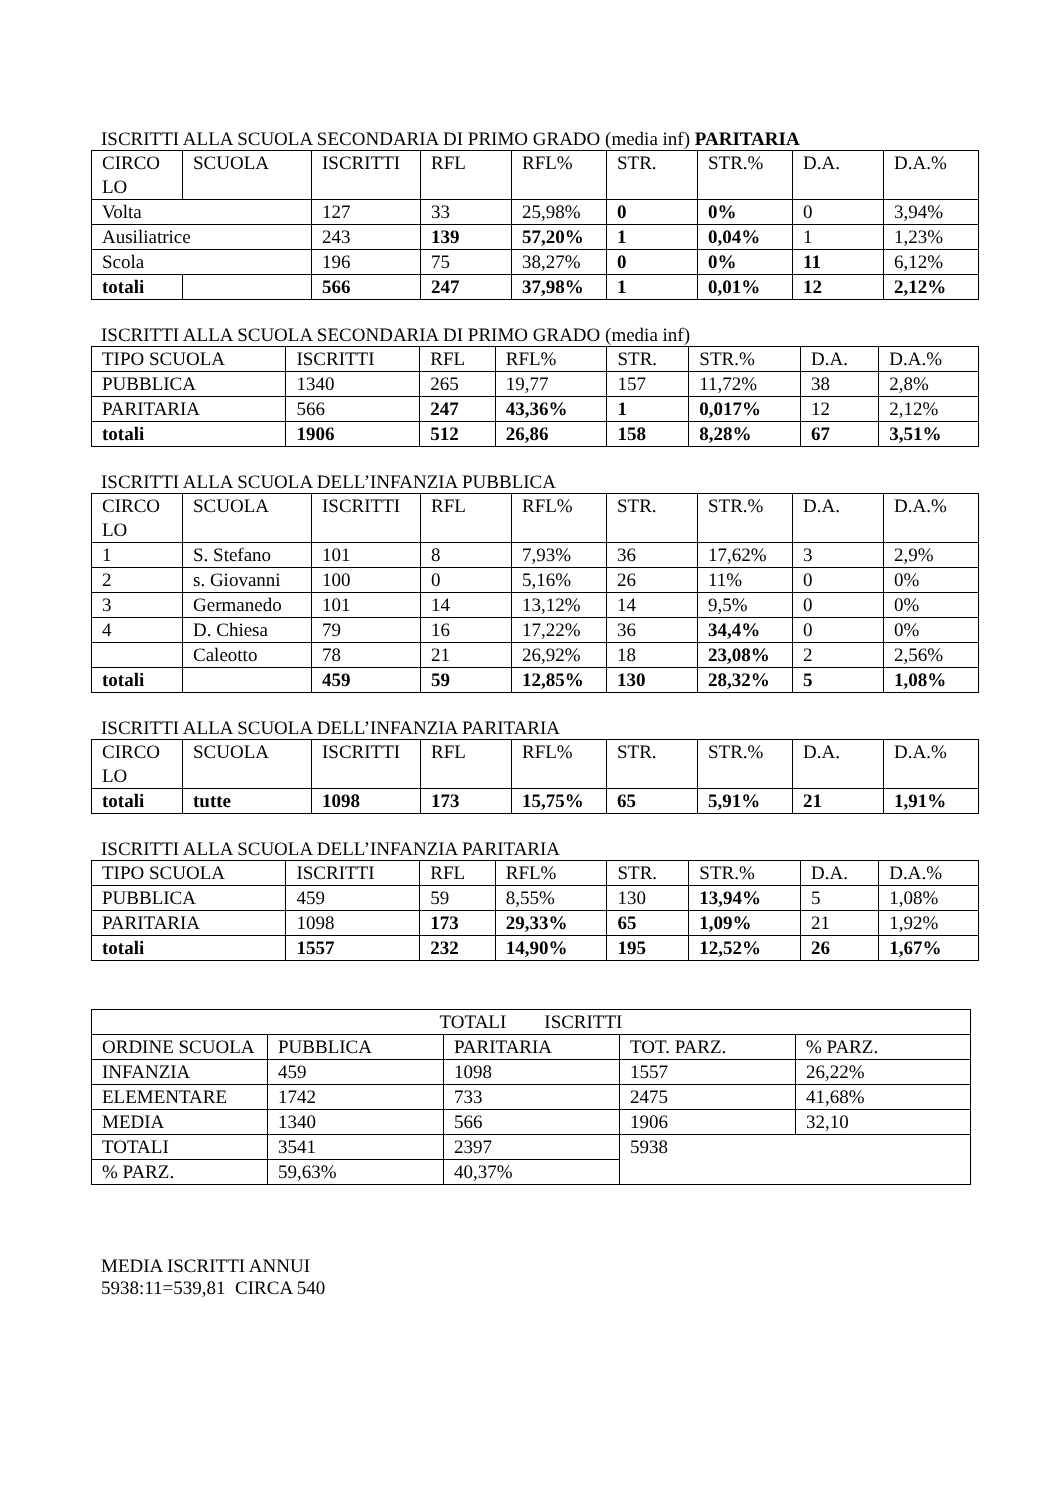ISCRITTI ALLA SCUOLA SECONDARIA DI PRIMO GRADO (media inf) PARITARIA
| CIRCO LO | SCUOLA | ISCRITTI | RFL | RFL% | STR. | STR.% | D.A. | D.A.% |
| --- | --- | --- | --- | --- | --- | --- | --- | --- |
| Volta | | 127 | 33 | 25,98% | 0 | 0% | 0 | 3,94% |
| Ausiliatrice | | 243 | 139 | 57,20% | 1 | 0,04% | 1 | 1,23% |
| Scola | | 196 | 75 | 38,27% | 0 | 0% | 11 | 6,12% |
| totali | | 566 | 247 | 37,98% | 1 | 0,01% | 12 | 2,12% |
ISCRITTI ALLA SCUOLA SECONDARIA DI PRIMO GRADO (media inf)
| TIPO SCUOLA | ISCRITTI | RFL | RFL% | STR. | STR.% | D.A. | D.A.% |
| --- | --- | --- | --- | --- | --- | --- | --- |
| PUBBLICA | 1340 | 265 | 19,77 | 157 | 11,72% | 38 | 2,8% |
| PARITARIA | 566 | 247 | 43,36% | 1 | 0,017% | 12 | 2,12% |
| totali | 1906 | 512 | 26,86 | 158 | 8,28% | 67 | 3,51% |
ISCRITTI ALLA SCUOLA DELL’INFANZIA PUBBLICA
| CIRCO LO | SCUOLA | ISCRITTI | RFL | RFL% | STR. | STR.% | D.A. | D.A.% |
| --- | --- | --- | --- | --- | --- | --- | --- | --- |
| 1 | S. Stefano | 101 | 8 | 7,93% | 36 | 17,62% | 3 | 2,9% |
| 2 | s. Giovanni | 100 | 0 | 5,16% | 26 | 11% | 0 | 0% |
| 3 | Germanedo | 101 | 14 | 13,12% | 14 | 9,5% | 0 | 0% |
| 4 | D. Chiesa | 79 | 16 | 17,22% | 36 | 34,4% | 0 | 0% |
| | Caleotto | 78 | 21 | 26,92% | 18 | 23,08% | 2 | 2,56% |
| totali | | 459 | 59 | 12,85% | 130 | 28,32% | 5 | 1,08% |
ISCRITTI ALLA SCUOLA DELL’INFANZIA PARITARIA
| CIRCO LO | SCUOLA | ISCRITTI | RFL | RFL% | STR. | STR.% | D.A. | D.A.% |
| --- | --- | --- | --- | --- | --- | --- | --- | --- |
| totali | tutte | 1098 | 173 | 15,75% | 65 | 5,91% | 21 | 1,91% |
ISCRITTI ALLA SCUOLA DELL’INFANZIA PARITARIA
| TIPO SCUOLA | ISCRITTI | RFL | RFL% | STR. | STR.% | D.A. | D.A.% |
| --- | --- | --- | --- | --- | --- | --- | --- |
| PUBBLICA | 459 | 59 | 8,55% | 130 | 13,94% | 5 | 1,08% |
| PARITARIA | 1098 | 173 | 29,33% | 65 | 1,09% | 21 | 1,92% |
| totali | 1557 | 232 | 14,90% | 195 | 12,52% | 26 | 1,67% |
| TOTALI ISCRITTI | | | | |
| ORDINE SCUOLA | PUBBLICA | PARITARIA | TOT. PARZ. | % PARZ. |
| INFANZIA | 459 | 1098 | 1557 | 26,22% |
| ELEMENTARE | 1742 | 733 | 2475 | 41,68% |
| MEDIA | 1340 | 566 | 1906 | 32,10 |
| TOTALI | 3541 | 2397 | 5938 | |
| % PARZ. | 59,63% | 40,37% | | |
MEDIA ISCRITTI ANNUI
5938:11=539,81 CIRCA 540